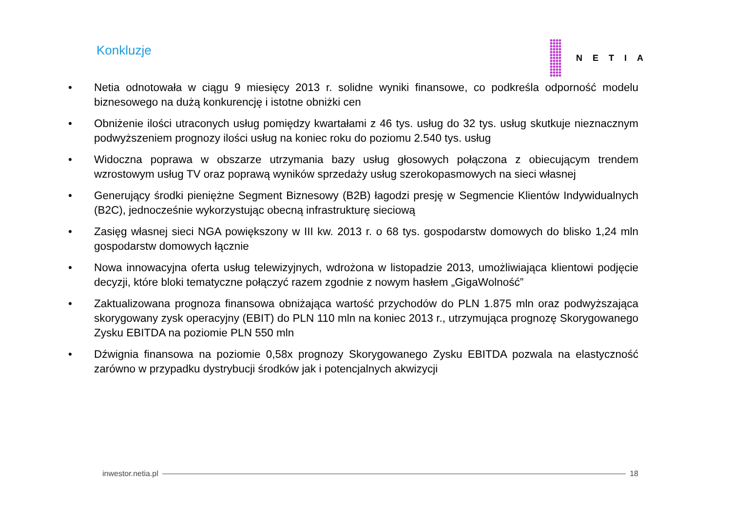Konkluzje NETIA
• Netia odnotowała w ciągu 9 miesięcy 2013 r. solidne wyniki finansowe, co podkreśla odporność modelu biznesowego na dużą konkurencję i istotne obniżki cen
• Obniżenie ilości utraconych usług pomiędzy kwartałami z 46 tys. usług do 32 tys. usług skutkuje nieznacznym podwyższeniem prognozy ilości usług na koniec roku do poziomu 2.540 tys. usług
• Widoczna poprawa w obszarze utrzymania bazy usług głosowych połączona z obiecującym trendem wzrostowym usług TV oraz poprawą wyników sprzedaży usług szerokopasmowych na sieci własnej
• Generujący środki pieniężne Segment Biznesowy (B2B) łagodzi presję w Segmencie Klientów Indywidualnych (B2C), jednocześnie wykorzystując obecną infrastrukturę sieciową
• Zasięg własnej sieci NGA powiększony w III kw. 2013 r. o 68 tys. gospodarstw domowych do blisko 1,24 mln gospodarstw domowych łącznie
• Nowa innowacyjna oferta usług telewizyjnych, wdrożona w listopadzie 2013, umożliwiająca klientowi podjęcie decyzji, które bloki tematyczne połączyć razem zgodnie z nowym hasłem „GigaWolność”
• Zaktualizowana prognoza finansowa obniżająca wartość przychodów do PLN 1.875 mln oraz podwyższająca skorygowany zysk operacyjny (EBIT) do PLN 110 mln na koniec 2013 r., utrzymująca prognozę Skorygowanego Zysku EBITDA na poziomie PLN 550 mln
• Dźwignia finansowa na poziomie 0,58x prognozy Skorygowanego Zysku EBITDA pozwala na elastyczność zarówno w przypadku dystrybucji środków jak i potencjalnych akwizycji
inwestor.netia.pl 18